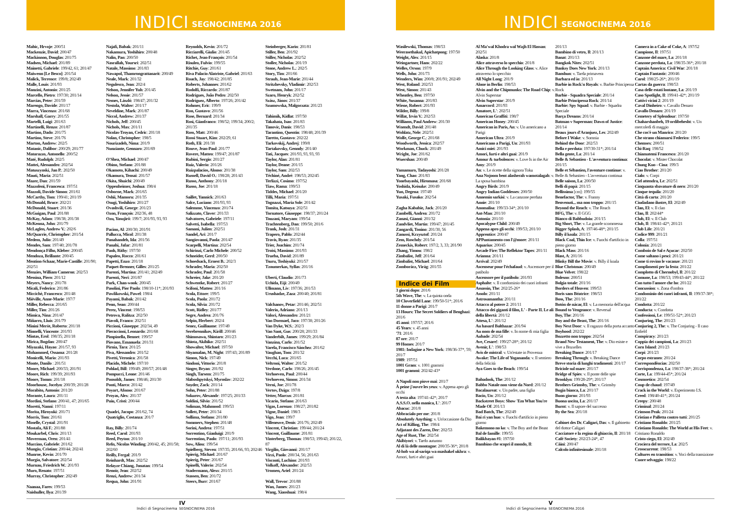INDICI SEGNOCINEMA 2016
Mabic, Hrvoje: 200/51
Mackenzie, David: 200/47
Mackinnon, Douglas: 201/75
Madsen, Michael: 201/89
Mainetti, Gabriele: 199/42, 61; 201/47
Maïwenn [Le Besco]: 201/54
Malick, Terrence: 199/8; 202/49
Malle, Louis: 201/93
Manzini, Antonio: 201/25
Marcello, Pietro: 197/30; 201/14
Marcias, Peter: 201/59
Marengo, Davide: 201/17
Marra, Vincenzo: 201/68
Marshall, Garry: 201/55
Martelli, Luigi: 201/63
Martinelli, Renzo: 201/87
Martino, Dado: 201/75
Martino, Steve: 201/76
Marton, Andrew: 202/5
Matanic, Dalibor: 200/29; 201/77
Matarazzo, Antonello: 200/52
Maté, Rudolph: 202/5
Mattei, Alessandro: 202/54
Matuszynski, Jan P.: 202/50
Mauti, Maria: 202/51
Mazer, Dan: 201/59
Mazzoleni, Francesca: 197/51
Mazzoli, Davide Simon: 201/61
McCarthy, Tom: 199/41; 201/19
McDonald, Bruce: 202/21
McDonald, Stuart: 201/36
McGuigan, Paul: 201/88
McKay, Adam: 198/38; 201/38
McKenna, John: 201/79
McLaglen, Andrew V.: 202/6
McQuarrie, Christopher: 201/54
Medem, Julio: 201/49
Mendes, Sam: 197/40; 201/78
Mendonça Filho, Kleber: 200/45
Mendoza, Brillante: 200/45
Mention-Schaar, Marie-Castille: 201/90; 202/51
Menzies, William Cameron: 202/53
Messina, Piero: 201/12
Meyers, Nancy: 201/78
Micali, Federico: 201/86
Miccichè, Francesco: 201/48
Miéville, Anne-Marie: 197/7
Miller, Rebecca: 201/65
Miller, Tim: 201/26
Mimica, Nina: 201/47
Miñarro, Lluís: 201/79
Minini Meròt, Roberto: 201/18
Minnelli, Vincente: 201/93
Mintas, Erol: 198/35; 201/18
Mirica, Bogdan: 200/47
Miyazaki, Hayao: 201/57, 93
Mohammed, Ossama: 201/28
Monicelli, Mario: 201/93
Monte, Danilo : 201/51
Moore, Michael: 200/33; 201/91
Moore, Rich: 199/39; 201/93
Moore, Tomm: 201/18
Moorhouse, Jocelyn: 200/39; 201/28
Morabito, Antonio: 201/20
Morante, Laura: 201/11
Mordini, Stefano: 200/41, 47; 201/65
Moretti, Nanni: 197/11
Morita, Hiroyuki: 201/71
Morris, Tom: 201/61
Moselle, Crystal: 201/91
Mostafa, Ali F.: 201/88
Moukarbel, Chris: 201/13
Moverman, Oren: 201/41
Muccino, Gabriele: 201/62
Mungiu, Cristian: 200/44; 202/41
Munroe, Kevin: 201/70
Murgia, Salvatore: 202/54
Murnau, Friedrich W.: 201/93
Muro, Renato: 197/51
Murray, Christopher: 202/49
Naanaa, Fares: 199/53
Naishuller, Ilya: 201/39
Najafi, Babak: 201/11
Nakamura, Yoshihiro: 200/48
Nalin, Pan: 200/50
Nasrallah, Yoursri: 202/51
Natale, Massimo: 201/83
Nawapol, Thamrongrattanarit: 200/49
Neale, Mark: 201/32
Negulesco, Jean: 202/4
Nelson, Jennifer Yuh: 201/45
Nelson, Jessie: 201/57
Nemes, László: 198/47; 201/32
Nestola, Walter: 201/17
Neveldine, Mark: 201/87
Niccol, Andrew: 201/37
Nichols, Jeff: 200/45
Nichols, Max: 201/11
Nicolas-Troyan, Cedric: 201/18
Nolan, Christopher: 198/5
Nourizadeh, Nima: 201/9
Nunziante, Gennaro: 201/69
O'Shea, Michael: 200/47
Obino, Stefano: 201/88
Okamoto, Kihachi: 200/49
Okamura, Tensai: 201/57
Okita, Shuichi: 200/49
Oppenheimer, Joshua: 198/4
Osborne, Mark: 201/65
Oshii, Mamoru: 201/35
Osugi, Yoshihiro: 201/27
Ovashvili, George: 201/23
Ozon, François: 202/36, 48
Ozu, Yasujirô: 199/7; 201/93, 93, 93
Pacino, Al: 200/30; 201/91
Pallucca, Micol: 201/38
Panahandeh, Ida: 201/56
Panahi, Jafar: 201/81
Panh, Rithy: 197/50
Papaleo, Rocco: 201/61
Papetti, Enzo: 201/18
Paquet-Brenner, Gilles: 201/25
Parenti, Martina: 201/41; 202/49
Parenti, Neri: 201/87
Park, Chan-wook: 200/45
Pasolini, Pier Paolo: 198/10-11*; 201/93
Pawlikowski, Pawel: 198/4
Payami, Babak: 201/42
Penn, Sean: 200/44
Perez, Vincent: 198/53
Petrova, Ralitza: 202/50
Piavoli, Franco: 202/51
Piccioni, Giuseppe: 202/34, 49
Pieraccioni, Leonardo: 201/68
Pimpinella, Bennet: 199/57
Piovano, Emanuela: 201/31
Pirnia, Tara: 201/25
Piva, Alessandro: 201/52
Pivetti, Veronica: 201/58
Placido, Michele: 197/10
Pohlad, Bill: 199/49; 200/57; 201/48
Pompucci, Leone: 201/46
Ponsoldt, James: 198/46; 201/30
Ponti, Marco: 201/42
Poyart, Afonso: 201/67
Proyas, Alex: 201/37
Puiu, Cristi: 200/44
Quadri, Jacopo: 201/62, 74
Quatriglio, Costanza: 201/7
Ray, Billy: 201/74
Reed, Carol: 201/93
Reed, Peyton: 201/10
Refn, Nicolas Winding: 200/42, 45; 201/58; 202/60
Reilly, Fergal: 201/9
Reinhardt, Max: 202/52
Relayze Chiang, Jonatan: 199/54
Renoir, Jean: 202/52
Renzi, Andrew: 201/34
Requa, John: 201/91
Reynolds, Kevin: 201/72
Ricciarelli, Giulio: 201/45
Richet, Jean-François: 201/54
Risuleo, Fulvio: 199/55
Ritchie, Guy: 201/61
Riva Palacio Alatriste, Gabriel: 201/63
Roach, Jay: 198/42; 201/85
Roberts, Johannes: 201/62
Rodolfi, Riccardo: 201/87
Rodrigues, João Pedro: 202/50
Rodríguez, Alberto: 197/26; 201/42
Rohmer, Eric: 199/9
Ron, Gustavo: 201/56
Rose, Bernard: 201/34
Rosi, Gianfranco: 198/52; 199/34; 200/2; 201/35
Ross, Matt: 200/46
Rossi Stuart, Kim: 202/29, 61
Roth, Eli: 201/38
Rouve, Jean-Paul: 201/77
Rovere, Matteo: 199/47; 201/87
Rubini, Sergio: 201/27
Ruiz, Valerio: 201/26
Ruizpalacios, Alonso: 201/38
Russell, David O.: 198/28; 201/43
Russo, Anthony: 201/18
Russo, Joe: 201/18
Saillet, Yannick: 201/63
Salce, Luciano: 201/93, 93
Salemme, Vincenzo: 201/74
Salizzato, Claver: 201/33
Salvatores, Gabriele: 197/11
Salvetti, Isabella: 197/53
Samani, Julien: 202/51
Sandel, Ari: 201/7
Sangiovanni, Paola: 201/47
Scarpelli, Martina: 202/54
Schirinzi, Carlo Michele: 200/52
Schneider, Gerd: 200/50
Schoedsack, Ernest B.: 202/3
Schrader, Maria: 202/50
Schrader, Paul: 201/58
Schreier, Jake: 201/20
Schwentke, Robert: 201/27
Scifoni, Matteo: 201/16
Scola, Ettore: 199/5
Scola, Paola: 201/72
Scola, Silvia: 201/72
Scott, Ridley: 201/77
Segre, Andrea: 201/76
Selpin, Herbert: 202/4
Senez, Guillaume: 197/49
Serebrennikov, Kirill: 200/46
Shimosawa, Shintaro: 201/23
Shiota, Akihiko: 202/51
Showalter, Michael: 197/50
Shyamalan, M. Night: 197/43; 201/89
Simon, Nick: 197/49
Sindoni, Vittorio: 201/8
Singer, Bryan: 201/92
Singh, Tarsem: 201/75
Slaboshpytskyi, Myroslav: 202/22
Snyder, Zack: 201/14
Sohn, Peter: 201/88
Sokurov, Alexandr: 197/25; 201/33
Soldini, Silvio: 201/52
Soliman, Mahmood: 199/53
Sollett, Peter: 201/34
Sollima, Stefano: 201/80
Sommers, Stephen: 201/48
Sorini, Andrea: 197/51
Sorrentino, Gianluigi: 201/9
Sorrentino, Paolo: 197/11; 201/93
Sow, Aliou: 199/54
Spielberg, Steven: 197/35; 201/66, 93; 202/46
Spierig, Michael: 201/67
Spierig, Peter: 201/67
Spinelli, Valerio: 202/54
Stadermann, Alexs: 201/15
Stassen, Ben: 201/72
Steers, Burr: 201/67
Steinberger, Karin: 201/81
Stiller, Ben: 201/92
Stiller, Nicholas: 202/52
Stoller, Nicholas: 201/19
Stone, Andrew L.: 202/5
Story, Tim: 201/66
Straub, Jean-Marie: 201/44
Stritzhevsky, Vladimir: 202/53
Swetnam, John: 201/17
Szaro, Henryk: 202/52
Szász, János: 201/37
Szumowska, Malgorzata: 201/23
Tahimik, Kidlat: 197/50
Takahata, Isao: 201/83
Tanovic, Danis: 198/53
Tarantino, Quentin: 198/48; 201/39
Taretto, Gustavo: 202/22
Tarkovskij, Andrej: 199/8
Tartakovsky, Genndy: 201/40
Tati, Jacques: 201/93, 93, 93, 93
Taylor, Alan: 201/81
Taylor, Deane: 201/15
Taylor, Sam: 202/53
Téchiné, André: 198/53; 202/45
Terlizzi, Cosimo: 197/52
Tiaw, Rama: 199/53
Tiddes, Michael: 201/20
Tilli, Maria: 197/51
Tognazzi, Maria Sole: 201/42
Tomita, Katsuya: 202/51
Tornatore, Giuseppe: 198/37; 201/24
Touzani, Maryam: 199/54
Trachtenberg, Dan: 199/50; 201/6
Trank, Josh: 201/31
Trapero, Pablo: 202/44
Travis, Ryan: 201/35
Trier, Joachim: 201/74
Troisi, Massimo: 201/93
Trueba, David: 201/89
Tsuru, Toshiyuki: 201/57
Tzoumerkas, Syllas: 201/16
Uberti, Claudio: 201/73
Uchida, Eiji: 200/49
Ullmann, Liv: 197/36; 201/53
Urushadze, Zaza: 200/40; 201/81
Valchanov, Petar: 201/46; 202/51
Valerio, Adriano: 201/13
Valori, Alessandro: 201/21
Van Dormael, Jaco: 197/38; 201/26
Van Dyke, W.S.: 202/3
Van Sant, Gus: 200/28; 201/33
Vanderbilt, James: 199/29; 201/84
Vanzina, Carlo: 201/52
Varela, Francisco Sánchez: 201/62
Vaughan, Tom: 201/32
Vecchi, Luca: 201/65
Veltroni, Walter: 201/52
Verdone, Carlo: 198/26; 201/45
Verhoeven, Paul: 200/44
Verhoeven, Simon: 201/34
Verni, Joe: 201/78
Vertov, Dziga: 197/8
Vetter, Marcus: 201/81
Vicario, Stefano: 201/63
Vigas, Lorenzo: 198/27; 201/82
Vigne, Daniel: 198/3
Vigo, Jean: 199/7
Villeneuve, Denis: 201/76; 202/49
Vincent, Christian: 199/44; 201/24
Vincent, Guillaume: 201/81
Vinterberg, Thomas: 198/53; 199/43; 201/22, 87
Virgilio, Giovanni: 201/17
Virzì, Paolo: 200/34, 56; 201/63
Visconti, Luchino: 201/93
Volkoff, Alexander: 202/53
Vromen, Ariel: 201/24
Wall, Trevor: 201/88
Wan, James: 201/23
Wang, Xiaoshuai: 198/4
Indici di Segnocinema IV
SEGNOCINEMA 2016
INDICI SEGNOCINEMA 2016
Wasilewski, Thomas: 198/53
Weerasethakul, Apichatpong: 197/50
Weight, Alex: 201/15
Weingartner, Hans: 202/22
Welles, Orson: 197/9
Wells, John: 201/73
Wenders, Wim: 200/8; 201/91; 202/49
West, Roland: 202/53
West, Simon: 201/43
Wheatley, Ben: 197/50
White, Susanna: 201/83
Wiene, Robert: 201/93
Wilder, Billy: 199/8
Willat, Irvin V.: 202/53
Williams, Paul Andrew: 201/30
Wnendt, David: 201/48
Wohlatz, Nele: 202/51
Wolfe, George C.: 201/68
Woodworth, Jessica: 202/57
Workman, Chuck: 201/49
Wright, Joe: 201/62
Wuershan: 200/49
Yamamuro, Tadayoshi: 201/28
Yang, Chao: 201/83
Yonebayashi, Hiromasa: 201/68
Yoshida, Keisuke: 200/49
Yun, Degena: 197/49
Yusaki, Fusako: 202/54
Zagha Kababie, Jack: 201/20
Zambelli, Andrea: 201/72
Zanasi, Gianni: 201/32
Zandvliet, Martin: 199/47; 201/45
Zangardi, Tonino: 201/30, 56
Zanussi, Krzysztof: 201/24
Zem, Roschdy: 201/54
Zemeckis, Robert: 197/2, 3, 33; 201/90
Zhang, Yimou: 198/2
Zimbalist, Jeff: 201/64
Zimbalist, Michael: 201/64
Zomborácz, Virág: 201/55
Indice dei Film
3 giorni dopo: 201/6
5th Wave, The: v. La quinta onda
10 Cloverfield Lane: 199/50-51*; 201/6
11 donne a Parigi: 201/7
13 Hours: The Secret Soldiers of Benghazi: 201/6
45 anni: 197/57; 201/6
45 Years: v. 45 anni
'71: 201/6
87 ore: 201/7
99 Homes: 201/7
1981: Indagine a New York: 198/36-37*, 59; 201/7
1989: 197/51
1001 Gram: v. 1001 grammi
1001 grammi: 202/42-43*
A Napoli non piove mai: 201/7
À peine j'ouvre les yeux: v. Appena apro gli occhi
A testa alta: 197/41-42*; 201/7
A.S.S.O. nella manica, L': 201/7
Abacuc: 201/8
Abbracialo per me: 201/8
Absolutely Anything: v. Un'occasione da Dio
Act of Killing, The: 198/4
Adjutant des Zaren, Der: 202/53
Age of Rust, The: 202/54
Akibiyori: v. Tardo autunno
Al di là delle montagne: 200/35-36*; 201/8
Al-hob wa al-sariqa wa mashakel ukhra: v. Amori, furti e altri guai
Al Ma'wal Khodra wal Wajh El Hassan: 202/51
Alaska: 201/8
Alice attraverso lo specchio: 201/8
Alice Through the Looking Glass: v. Alice attraverso lo specchio
All Night Long: 201/9
Alone in Berlin: 198/53
Alvin and the Chipmunks: The Road Chip: v. Alvin Superstar
Alvin Superstar: 201/9
Amarcord: 201/93
Amatore, L': 202/51
American Graffiti: 198/7
American Honey: 200/45
American in Paris, An: v. Un americano a Parigi
American Ultra: 201/9
Americano a Parigi, Un: 201/93
Amici miei: 201/93
Amori, furti e altri guai: 201/9
Amour & turbolences: v. Love Is in the Air
Amy: 201/9
An: v. Le ricette della signora Toku
Ana Nojoom bent alasherah wamotalagah: v. La sposa bambina
Angry Birds: 201/9
Angry Indian Goddesses: 200/50
Annemin sarkisi: v. La canzone perduta
Annie: 201/10
Anomalisa: 199/33-34*; 201/10
Ant-Man: 201/10
Antonia: 201/10
Apocalypse Child: 200/49
Appena apro gli occhi: 199/53; 201/10
Apprentice: 200/47
APPuntamento con l'@more: 201/11
Aquarius: 200/45
Arcade Fire: The Reflektor Tapes: 201/11
Arianna: 201/11
Arrival: 202/49
Ascenseur pour l'échafaud: v. Ascensore per il patibolo
Ascensore per il patibolo: 201/93
Asphalte: v. Il condominio dei cuori infranti
Assassin, The: 202/25-26*
Assolo: 201/11
Astrosamantha: 201/11
Attacco al potere 2: 201/11
Attacco dei giganti il film, L' - Parte II. Le ali della libertà: 201/12
Attesa, L': 201/12
Au hasard Balthazar: 201/94
Au nom de ma fille: v. In nome di mia figlia
Aubade: 202/54
Ave, Cesare!: 199/27-28*; 201/12
Avenir, L': 198/53
Avis de mistral: v. Un'estate in Provenza
Awake: The Life of Yogananda: v. Il sentiero della felicità
Aya Goes to the Beach: 199/54
Babadook, The: 201/12
Babbo Natale non viene da Nord: 201/12
Bacalaureat: v. Un padre, una figlia
Bacio, Un: 201/12
Backstreet Boys: Show 'Em What You're Made Of: 201/13
Bad Batch, The: 202/49
Bai ri yan huo: v. Fuochi d'artificio in pieno giorno
Bakemono no ko: v. The Boy and the Beast
Bal de famille: 199/55
Balikbayan #1: 197/50
Bambino che scoprì il mondo, Il:
201/13
Bambino di vetro, Il: 201/13
Banat: 201/13
Bangkok Nites: 202/51
Banksy Does New York: 201/13
Banshun: v. Tarda primavera
Barbara ed io: 201/13
Barbie in Rock'n Royals: v. Barbie Principessa Rock
Barbie - Squadra Speciale: 201/14
Barbie Principessa Rock: 201/14
Barbie: Spy Squad: v. Barbie - Squadra Speciale
Barça Dreams: 201/14
Batman v Superman: Dawn of Justice: 201/14
Beaux jours d'Aranjuez, Les: 202/49
Before I Wake: v. Somnia
Behind the Door: 202/53
Bella e perduta: 197/30-31*; 201/14
Bella gente, La: 201/14
Belle & Sebastien - L'avventura continua: 201/15
Belle et Sébastien, l'aventure continue: v. Belle & Sebastien - L'avventura continua
Belle saison, La: 200/50
Belli di papà: 201/15
Bellissima [cm]: 199/55
Benefactor, The: v. Franny
Benvenuti... ma non troppo: 201/15
Beyond the Reach: v. The Reach
BFG, The: v. Il GGG
Bianco di Babbudoiu: 201/15
Big Short, The: v. La grande scommessa
Bigger Splash, A: 197/46-48*; 201/15
Billy il koala: 201/15
Black Coal, Thin Ice: v. Fuochi d'artificio in pieno giorno
Black Mass: 201/16
Blast, A: 201/16
Blinky Bill the Movie: v. Billy il koala
Blue Christmas: 200/49
Blue Velvet: 198/22
Bolesno: 200/51
Bolgia totale: 201/16
Borders of Heaven: 199/53
Boris sans Béatrice: 198/53
Boss, The: 201/16
Botón de nácar, El: v. La memoria dell'acqua
Bound to Vengeance: v. Reversal
Boy, The: 201/16
Boy and the Beast, The: 201/16
Boy Next Door: v. Il ragazzo della porta accanto
Boyhood: 202/22
Bozzetto non troppo: 202/54
Brand New Testament, The: v. Dio esiste e vive a Bruxelles
Breaking Dance: 201/17
Breaking Through: v. Breaking Dance
Breve storia di lunghi tradimenti: 201/17
Briciole sul mare: 201/17
Bridge of Spies: v. Il ponte delle spie
Brooklyn: 199/28-29*; 201/17
Brothers Grimsby, The: v. Grimsby
Bugia bianca, La: 201/17
Buon giorno: 201/93
Buona uscita, La: 201/17
Burnt: v. Il sapore del successo
By the Sea: 201/18
Cabinet des Dr. Caligari, Das: v. Il gabinetto del dottor Caligari
Cacciatore e la regina di ghiaccio, Il: 201/18
Café Society: 202/23-24*, 47
Câini: 200/47
Calcolo infinitesimale: 201/18
Camera in a Cake of Coke, A: 197/52
Campione, Il: 197/51
Canzone del mare, La: 201/18
Canzone perduta, La: 198/35-36*; 201/18
Captain America: Civil War: 201/18
Captain Fantastic: 200/46
Carol: 198/25-26*; 201/19
Cartas da guerra: 198/53
Casa delle estati lontane, La: 201/19
Caso Spotlight, Il: 199/41-42*; 201/19
Cattivi vicini 2: 201/19
Caval Dinheiro: v. Cavallo Denaro
Cavallo Denaro: 201/19
Cemetery of Splendour: 197/50
Chaharshanbeh, 19 ordibehesht: v. Un mercoledì di maggio
Che cos'è un Manrico: 201/20
Che strano chiamarsi Federico: 199/5
Chemsex: 200/51
Chi-Raq: 198/52
Chiamatemi Francesco: 201/20
Chocolat: v. Mister Chocolat
Chung Kuo - Cina: 199/3
Ciao Brother: 201/20
Cialo: v. Corpi
Ciel attendra, Le: 202/51
Cinquanta sbavature di nero: 201/20
Cinque tequila: 201/20
Città di carta: 201/20
Ciudadano ilustre, El: 202/49
Clan, El: v. Il clan
Clan, Il: 202/44*
Club, El: v. Il Club
Club, Il: 198/41-42*; 201/21
Club Life: 201/21
Codice 999: 201/21
Colla: 197/51
Colonia: 201/21
Comboio de Sal e Açucar: 202/50
Come saltano i pesci: 201/21
Come ti rovino le vacanze: 201/21
Complimenti per la festa: 201/22
Complotto di Chernobyl, Il: 201/22
Comune, La: 198/53; 199/43-44*; 201/22
Con tutto l'amore che ho: 201/22
Concussion: v. Zona d'ombra
Condominio dei cuori infranti, Il: 199/37-38*; 201/22
Condotta: 201/22
Conducta: v. Condotta
Confessioni, Le: 199/51-52*; 201/23
Conjuring, The: 201/23
Conjuring 2, The: v. The Conjuring - Il caso Enfield
Conspiracy: 201/23
Coppia dei campioni, La: 201/23
Corn Island: 201/23
Corpi: 201/23
Corpo estraneo: 201/24
Correspondências: 202/50
Corrispondenza, La: 198/37-38*; 201/24
Corte, La: 199/44-45*; 201/24
Cosmoetico: 202/54
Coup de chaud: 197/49
Crack in the World: v. Esperimento I.S.
Creed: 198/40-41*; 201/24
Creepy: 200/48
Criminal: 201/24
Crimson Peak: 201/24
Cristian e Palletta contro tutti: 201/25
Cristiano Ronaldo: 201/25
Cristiano Ronaldo: The World at His Feet: v. Cristiano Ronaldo
Cristo ciego, El: 202/49
Crociera del terrore, La: 202/5
Crosscurrent: 198/53
Cultures en transition: v. Voci della transizione
Cuore selvaggio: 198/22
Indici di Segnocinema V
SEGNOCINEMA 2016